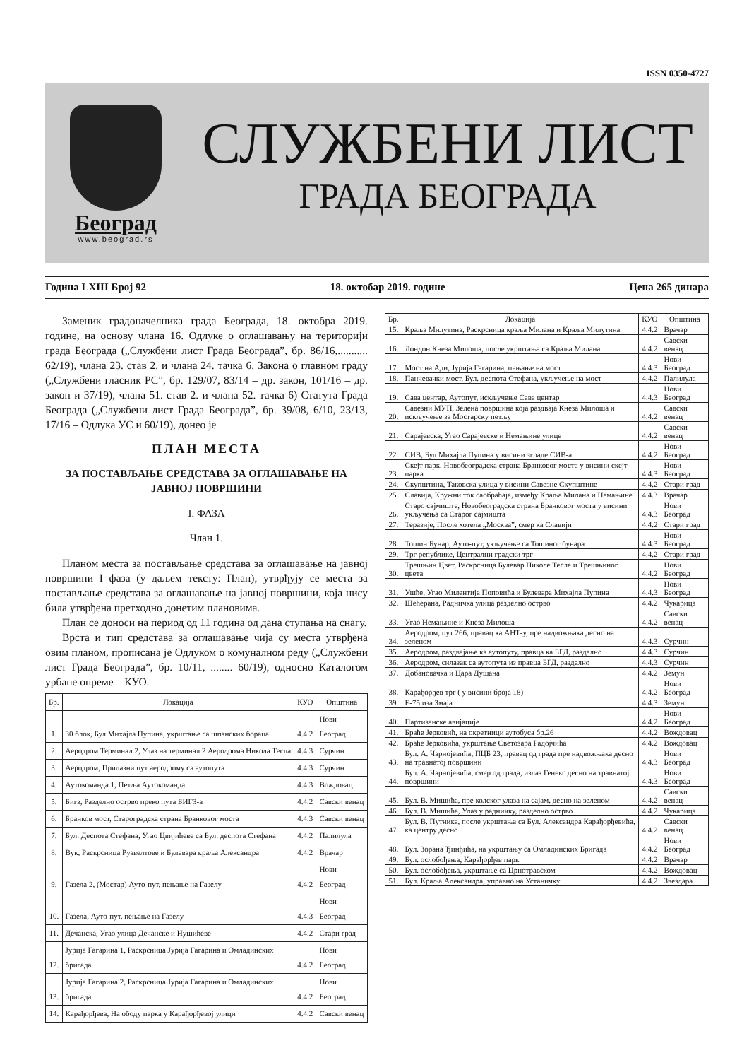ISSN 0350-4727
Београд
www.beograd.rs
СЛУЖБЕНИ ЛИСТ
ГРАДА БЕОГРАДА
Година LXIII Број 92 18. oктобар 2019. године Цена 265 динара
Заменик градоначелника града Београда, 18. октобра 2019. године, на основу члана 16. Одлуке о оглашавању на територији града Београда („Службени лист Града Београда”, бр. 86/16,........... 62/19), члана 23. став 2. и члана 24. тачка 6. Закона о главном граду („Службени гласник РС”, бр. 129/07, 83/14 – др. закон, 101/16 – др. закон и 37/19), члана 51. став 2. и члана 52. тачка 6) Статута Града Београда („Службени лист Града Београда”, бр. 39/08, 6/10, 23/13, 17/16 – Одлука УС и 60/19), донео је
ПЛАН МЕСТА
ЗА ПОСТАВЉАЊЕ СРЕДСТАВА ЗА ОГЛАШАВАЊЕ НА ЈАВНОЈ ПОВРШИНИ
I. ФАЗА
Члан 1.
Планом места за постављање средстава за оглашавање на јавној површини I фаза (у даљем тексту: План), утврђују се места за постављање средстава за оглашавање на јавној површини, која нису била утврђена претходно донетим плановима.
План се доноси на период од 11 година од дана ступања на снагу.
Врста и тип средстава за оглашавање чија су места утврђена овим планом, прописана је Одлуком о комуналном реду („Службени лист Града Београда”, бр. 10/11, ........ 60/19), односно Каталогом урбане опреме – КУО.
| Бр. | Локација | КУО | Општина |
| --- | --- | --- | --- |
| 1. | 30 блок, Бул Михајла Пупина, укрштање са шпанских бораца | 4.4.2 | Нови Београд |
| 2. | Аеродром Терминал 2, Улаз на терминал 2 Аеродрома Никола Тесла | 4.4.3 | Сурчин |
| 3. | Аеродром, Прилазни пут аеродрому са аутопута | 4.4.3 | Сурчин |
| 4. | Аутокоманда 1, Петља Аутокоманда | 4.4.3 | Вождовац |
| 5. | Бигз, Разделно острво преко пута БИГЗ-а | 4.4.2 | Савски венац |
| 6. | Бранков мост, Старогрaдска страна Бранковог моста | 4.4.3 | Савски венац |
| 7. | Бул. Деспота Стефана, Угао Цвијићеве са Бул. деспота Стефана | 4.4.2 | Палилула |
| 8. | Вук, Раскрсница Рузвелтове и Булевара краља Александра | 4.4.2 | Врачар |
| 9. | Газела 2, (Мостар) Ауто-пут, пењање на Газелу | 4.4.2 | Нови Београд |
| 10. | Газела, Ауто-пут, пењање на Газелу | 4.4.3 | Нови Београд |
| 11. | Дечанска, Угао улица Дечанске и Нушићеве | 4.4.2 | Стари град |
| 12. | Јурија Гагарина 1, Раскрсница Јурија Гагарина и Омладинских бригада | 4.4.2 | Нови Београд |
| 13. | Јурија Гагарина 2, Раскрсница Јурија Гагарина и Омладинских бригада | 4.4.2 | Нови Београд |
| 14. | Карађорђева, На ободу парка у Карађорђевој улици | 4.4.2 | Савски венац |
| Бр. | Локација | КУО | Општина |
| --- | --- | --- | --- |
| 15. | Краља Милутина, Раскрсница краља Милана и Краља Милутина | 4.4.2 | Врачар |
| 16. | Лондон Кнеза Милоша, после укрштања са Краља Милана | 4.4.2 | Савски венац |
| 17. | Мост на Ади, Јурија Гагарина, пењање на мост | 4.4.3 | Нови Београд |
| 18. | Панчевачки мост, Бул. деспота Стефана, укључење на мост | 4.4.2 | Палилула |
| 19. | Сава центар, Аутопут, искључење Сава центар | 4.4.3 | Нови Београд |
| 20. | Савезни МУП, Зелена површина која раздваја Кнеза Милоша и искључење за Мостарску петљу | 4.4.2 | Савски венац |
| 21. | Сарајевска, Угао Сарајевске и Немањине улице | 4.4.2 | Савски венац |
| 22. | СИВ, Бул Михајла Пупина у висини зграде СИВ-а | 4.4.2 | Нови Београд |
| 23. | Скејт парк, Новобеоградска страна Бранковог моста у висини скејт парка | 4.4.3 | Нови Београд |
| 24. | Скупштина, Таковска улица у висини Савезне Скупштине | 4.4.2 | Стари град |
| 25. | Славија, Кружни ток саобраћаја, између Краља Милана и Немањине | 4.4.3 | Врачар |
| 26. | Старо сајмиште, Новобеоградска страна Бранковог моста у висини укључења са Старог сајмишта | 4.4.3 | Нови Београд |
| 27. | Теразије, После хотела „Москва”, смер ка Славији | 4.4.2 | Стари град |
| 28. | Тошин Бунар, Ауто-пут, укључење са Тошиног бунара | 4.4.3 | Нови Београд |
| 29. | Трг републике, Централни градски трг | 4.4.2 | Стари град |
| 30. | Трешњин Цвет, Раскрсница Булевар Николе Тесле и Трешњиног цвета | 4.4.2 | Нови Београд |
| 31. | Ушће, Угао Милентија Поповића и Булевара Михајла Пупина | 4.4.3 | Нови Београд |
| 32. | Шећерана, Радничка улица разделно острво | 4.4.2 | Чукарица |
| 33. | Угао Немањине и Кнеза Милоша | 4.4.2 | Савски венац |
| 34. | Аеродром, пут 266, правац ка АНТ-у, пре надвожњака десно на зеленом | 4.4.3 | Сурчин |
| 35. | Аеродром, раздвајање ка аутопуту, правца ка БГД, разделно | 4.4.3 | Сурчин |
| 36. | Аеродром, силазак са аутопута из правца БГД, разделно | 4.4.3 | Сурчин |
| 37. | Добановачка и Цара Душана | 4.4.2 | Земун |
| 38. | Карађорђев трг ( у висини броја 18) | 4.4.2 | Нови Београд |
| 39. | Е-75 иза Змаја | 4.4.3 | Земун |
| 40. | Партизанске авијације | 4.4.2 | Нови Београд |
| 41. | Браће Јерковић, на окретници аутобуса бр.26 | 4.4.2 | Вождовац |
| 42. | Браће Јерковића, укрштање Светозара Радојчића | 4.4.2 | Вождовац |
| 43. | Бул. А. Чарнојевића, ПЦБ 23, правац од града пре надвожњака десно на травнатој површини | 4.4.3 | Нови Београд |
| 44. | Бул. А. Чарнојевића, смер од града, излаз Генекс десно на травнатој површини | 4.4.3 | Нови Београд |
| 45. | Бул. В. Мишића, пре колског улаза на сајам, десно на зеленом | 4.4.2 | Савски венац |
| 46. | Бул. В. Мишића, Улаз у радничку, разделно острво | 4.4.2 | Чукарица |
| 47. | Бул. В. Путника, после укрштања са Бул. Александра Карађорђевића, ка центру десно | 4.4.2 | Савски венац |
| 48. | Бул. Зорана Ђинђића, на укрштању са Омладинских Бригада | 4.4.2 | Нови Београд |
| 49. | Бул. ослобођења, Карађорђев парк | 4.4.2 | Врачар |
| 50. | Бул. ослобођења, укрштање са Црнотравском | 4.4.2 | Вождовац |
| 51. | Бул. Краља Александра, управно на Устаничку | 4.4.2 | Звездара |